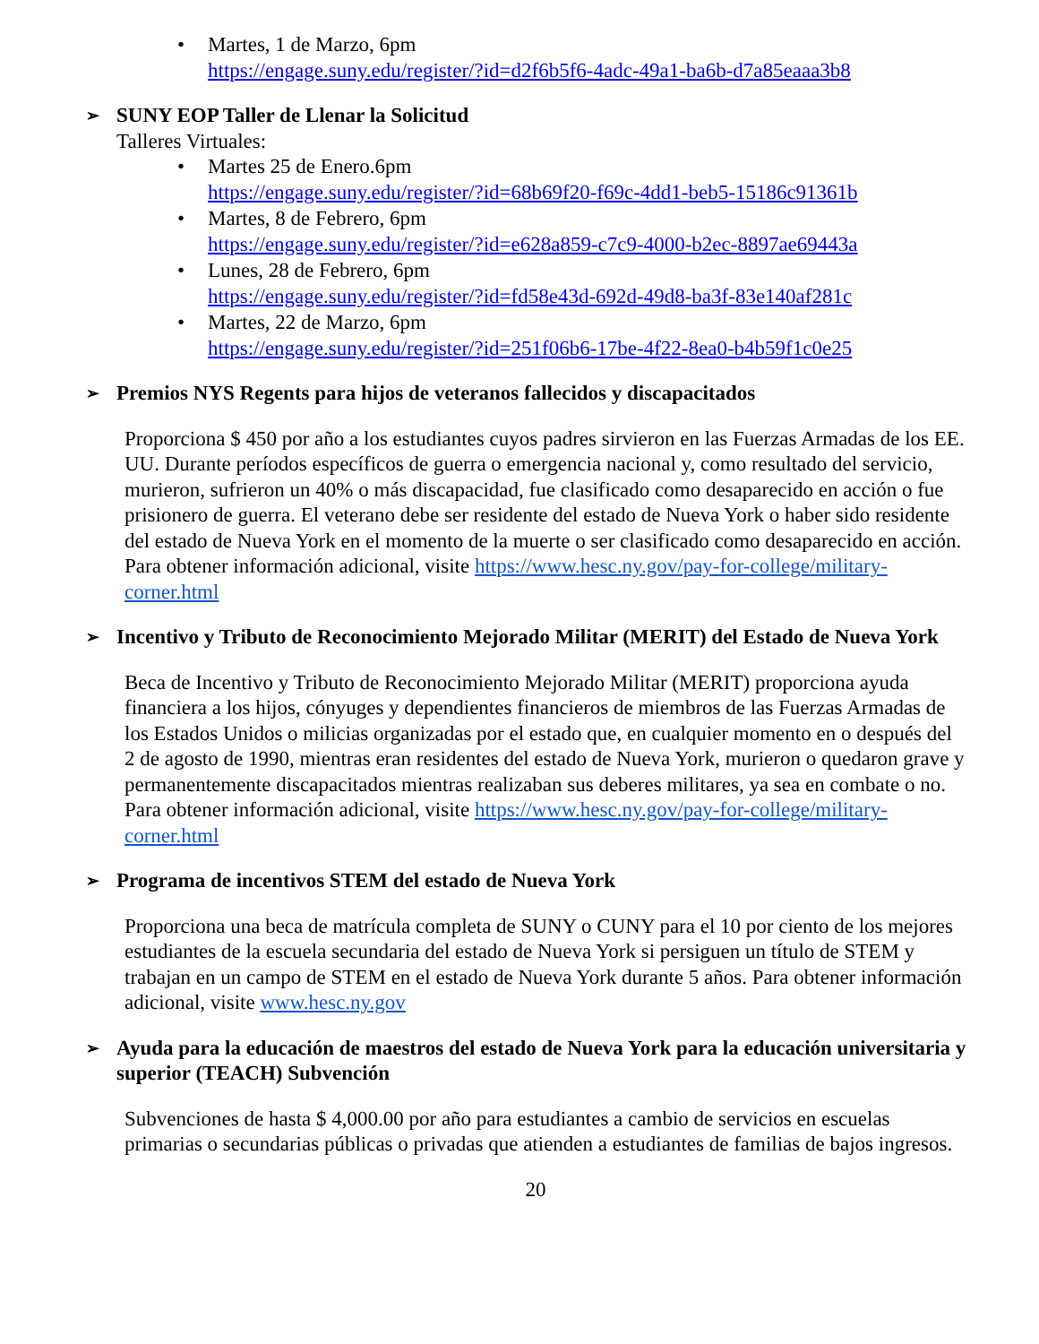• Martes, 1 de Marzo, 6pm
https://engage.suny.edu/register/?id=d2f6b5f6-4adc-49a1-ba6b-d7a85eaaa3b8
➢ SUNY EOP Taller de Llenar la Solicitud
Talleres Virtuales:
• Martes 25 de Enero.6pm
https://engage.suny.edu/register/?id=68b69f20-f69c-4dd1-beb5-15186c91361b
• Martes, 8 de Febrero, 6pm
https://engage.suny.edu/register/?id=e628a859-c7c9-4000-b2ec-8897ae69443a
• Lunes, 28 de Febrero, 6pm
https://engage.suny.edu/register/?id=fd58e43d-692d-49d8-ba3f-83e140af281c
• Martes, 22 de Marzo, 6pm
https://engage.suny.edu/register/?id=251f06b6-17be-4f22-8ea0-b4b59f1c0e25
➢ Premios NYS Regents para hijos de veteranos fallecidos y discapacitados
Proporciona $ 450 por año a los estudiantes cuyos padres sirvieron en las Fuerzas Armadas de los EE. UU. Durante períodos específicos de guerra o emergencia nacional y, como resultado del servicio, murieron, sufrieron un 40% o más discapacidad, fue clasificado como desaparecido en acción o fue prisionero de guerra. El veterano debe ser residente del estado de Nueva York o haber sido residente del estado de Nueva York en el momento de la muerte o ser clasificado como desaparecido en acción. Para obtener información adicional, visite https://www.hesc.ny.gov/pay-for-college/military-corner.html
➢ Incentivo y Tributo de Reconocimiento Mejorado Militar (MERIT) del Estado de Nueva York
Beca de Incentivo y Tributo de Reconocimiento Mejorado Militar (MERIT) proporciona ayuda financiera a los hijos, cónyuges y dependientes financieros de miembros de las Fuerzas Armadas de los Estados Unidos o milicias organizadas por el estado que, en cualquier momento en o después del 2 de agosto de 1990, mientras eran residentes del estado de Nueva York, murieron o quedaron grave y permanentemente discapacitados mientras realizaban sus deberes militares, ya sea en combate o no. Para obtener información adicional, visite https://www.hesc.ny.gov/pay-for-college/military-corner.html
➢ Programa de incentivos STEM del estado de Nueva York
Proporciona una beca de matrícula completa de SUNY o CUNY para el 10 por ciento de los mejores estudiantes de la escuela secundaria del estado de Nueva York si persiguen un título de STEM y trabajan en un campo de STEM en el estado de Nueva York durante 5 años. Para obtener información adicional, visite www.hesc.ny.gov
➢ Ayuda para la educación de maestros del estado de Nueva York para la educación universitaria y superior (TEACH) Subvención
Subvenciones de hasta $ 4,000.00 por año para estudiantes a cambio de servicios en escuelas primarias o secundarias públicas o privadas que atienden a estudiantes de familias de bajos ingresos.
20